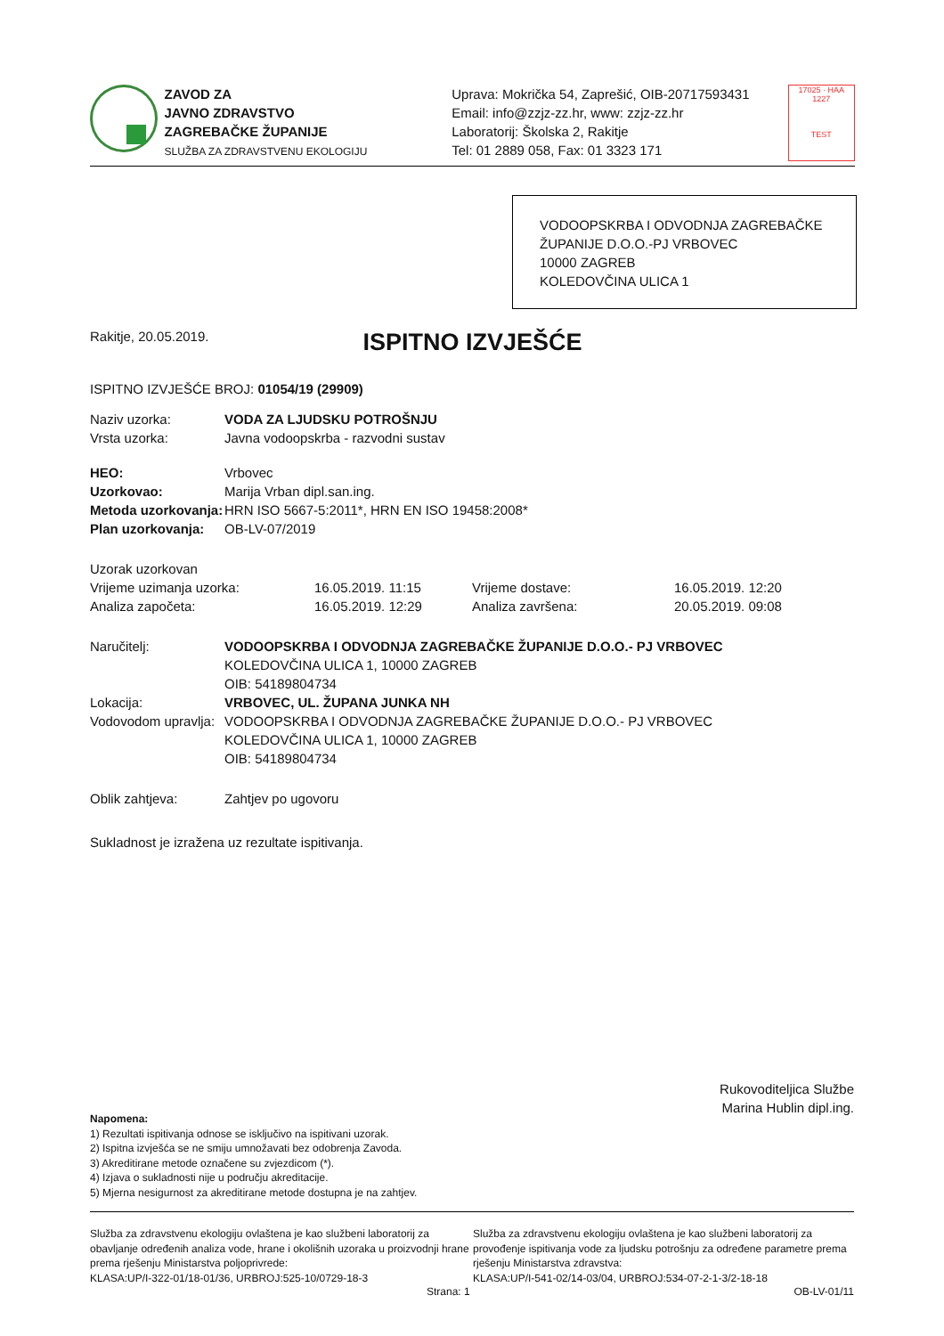ZAVOD ZA
JAVNO ZDRAVSTVO
ZAGREBAČKE ŽUPANIJE
SLUŽBA ZA ZDRAVSTVENU EKOLOGIJU
Uprava: Mokrička 54, Zaprešić, OIB-20717593431
Email: info@zzjz-zz.hr, www: zzjz-zz.hr
Laboratorij: Školska 2, Rakitje
Tel: 01 2889 058, Fax: 01 3323 171
17025 · HAA
1227
TEST
VODOOPSKRBA I ODVODNJA ZAGREBAČKE ŽUPANIJE D.O.O.-PJ VRBOVEC
10000 ZAGREB
KOLEDOVČINA ULICA 1
Rakitje, 20.05.2019.
ISPITNO IZVJEŠĆE
ISPITNO IZVJEŠĆE BROJ: 01054/19 (29909)
| Naziv uzorka: | VODA ZA LJUDSKU POTROŠNJU |
| Vrsta uzorka: | Javna vodoopskrba - razvodni sustav |
| HEO: | Vrbovec |
| Uzorkovao: | Marija Vrban dipl.san.ing. |
| Metoda uzorkovanja: | HRN ISO 5667-5:2011*, HRN EN ISO 19458:2008* |
| Plan uzorkovanja: | OB-LV-07/2019 |
| Uzorak uzorkovan | | | |
| Vrijeme uzimanja uzorka: | 16.05.2019. 11:15 | Vrijeme dostave: | 16.05.2019. 12:20 |
| Analiza započeta: | 16.05.2019. 12:29 | Analiza završena: | 20.05.2019. 09:08 |
| Naručitelj: | VODOOPSKRBA I ODVODNJA ZAGREBAČKE ŽUPANIJE D.O.O.- PJ VRBOVEC KOLEDOVČINA ULICA 1, 10000 ZAGREB OIB: 54189804734 |
| Lokacija: | VRBOVEC, UL. ŽUPANA JUNKA NH |
| Vodovodom upravlja: | VODOOPSKRBA I ODVODNJA ZAGREBAČKE ŽUPANIJE D.O.O.- PJ VRBOVEC KOLEDOVČINA ULICA 1, 10000 ZAGREB OIB: 54189804734 |
| Oblik zahtjeva: | Zahtjev po ugovoru |
Sukladnost je izražena uz rezultate ispitivanja.
Rukovoditeljica Službe
Marina Hublin dipl.ing.
Napomena:
1) Rezultati ispitivanja odnose se isključivo na ispitivani uzorak.
2) Ispitna izvješća se ne smiju umnožavati bez odobrenja Zavoda.
3) Akreditirane metode označene su zvjezdicom (*).
4) Izjava o sukladnosti nije u području akreditacije.
5) Mjerna nesigurnost za akreditirane metode dostupna je na zahtjev.
Služba za zdravstvenu ekologiju ovlaštena je kao službeni laboratorij za obavljanje određenih analiza vode, hrane i okolišnih uzoraka u proizvodnji hrane prema rješenju Ministarstva poljoprivrede:
KLASA:UP/I-322-01/18-01/36, URBROJ:525-10/0729-18-3
Služba za zdravstvenu ekologiju ovlaštena je kao službeni laboratorij za provođenje ispitivanja vode za ljudsku potrošnju za određene parametre prema rješenju Ministarstva zdravstva:
KLASA:UP/I-541-02/14-03/04, URBROJ:534-07-2-1-3/2-18-18
Strana: 1 OB-LV-01/11